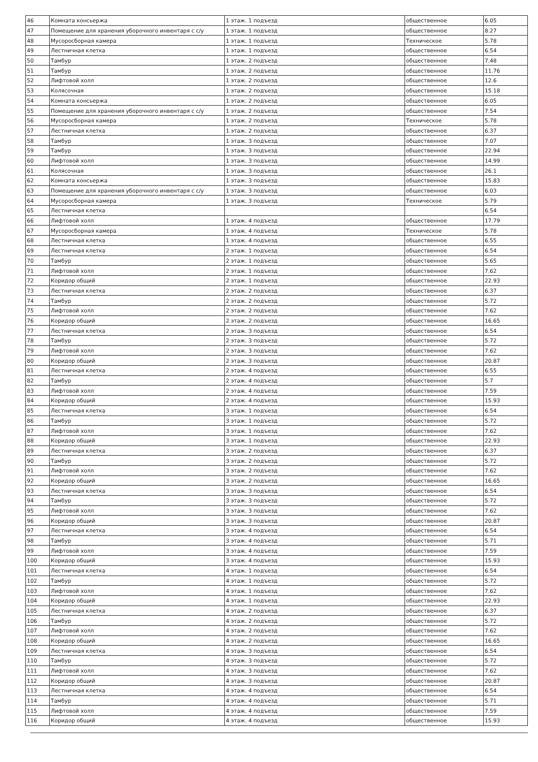| 46 | Комната консьержа | 1 этаж. 1 подъезд | общественное | 6.05 |
| 47 | Помещение для хранения уборочного инвентаря с с/у | 1 этаж. 1 подъезд | общественное | 8.27 |
| 48 | Мусоросборная камера | 1 этаж. 1 подъезд | Техническое | 5.78 |
| 49 | Лестничная клетка | 1 этаж. 1 подъезд | общественное | 6.54 |
| 50 | Тамбур | 1 этаж. 2 подъезд | общественное | 7.48 |
| 51 | Тамбур | 1 этаж. 2 подъезд | общественное | 11.76 |
| 52 | Лифтовой холл | 1 этаж. 2 подъезд | общественное | 12.6 |
| 53 | Колясочная | 1 этаж. 2 подъезд | общественное | 15.18 |
| 54 | Комната консьержа | 1 этаж. 2 подъезд | общественное | 6.05 |
| 55 | Помещение для хранения уборочного инвентаря с с/у | 1 этаж. 2 подъезд | общественное | 7.54 |
| 56 | Мусоросборная камера | 1 этаж. 2 подъезд | Техническое | 5.78 |
| 57 | Лестничная клетка | 1 этаж. 2 подъезд | общественное | 6.37 |
| 58 | Тамбур | 1 этаж. 3 подъезд | общественное | 7.07 |
| 59 | Тамбур | 1 этаж. 3 подъезд | общественное | 22.94 |
| 60 | Лифтовой холл | 1 этаж. 3 подъезд | общественное | 14.99 |
| 61 | Колясочная | 1 этаж. 3 подъезд | общественное | 26.1 |
| 62 | Комната консьержа | 1 этаж. 3 подъезд | общественное | 15.83 |
| 63 | Помещение для хранения уборочного инвентаря с с/у | 1 этаж. 3 подъезд | общественное | 6.03 |
| 64 | Мусоросборная камера | 1 этаж. 3 подъезд | Техническое | 5.79 |
| 65 | Лестничная клетка | | | 6.54 |
| 66 | Лифтовой холл | 1 этаж. 4 подъезд | общественное | 17.79 |
| 67 | Мусоросборная камера | 1 этаж. 4 подъезд | Техническое | 5.78 |
| 68 | Лестничная клетка | 1 этаж. 4 подъезд | общественное | 6.55 |
| 69 | Лестничная клетка | 2 этаж. 1 подъезд | общественное | 6.54 |
| 70 | Тамбур | 2 этаж. 1 подъезд | общественное | 5.65 |
| 71 | Лифтовой холл | 2 этаж. 1 подъезд | общественное | 7.62 |
| 72 | Коридор общий | 2 этаж. 1 подъезд | общественное | 22.93 |
| 73 | Лестничная клетка | 2 этаж. 2 подъезд | общественное | 6.37 |
| 74 | Тамбур | 2 этаж. 2 подъезд | общественное | 5.72 |
| 75 | Лифтовой холл | 2 этаж. 2 подъезд | общественное | 7.62 |
| 76 | Коридор общий | 2 этаж. 2 подъезд | общественное | 16.65 |
| 77 | Лестничная клетка | 2 этаж. 3 подъезд | общественное | 6.54 |
| 78 | Тамбур | 2 этаж. 3 подъезд | общественное | 5.72 |
| 79 | Лифтовой холл | 2 этаж. 3 подъезд | общественное | 7.62 |
| 80 | Коридор общий | 2 этаж. 3 подъезд | общественное | 20.87 |
| 81 | Лестничная клетка | 2 этаж. 4 подъезд | общественное | 6.55 |
| 82 | Тамбур | 2 этаж. 4 подъезд | общественное | 5.7 |
| 83 | Лифтовой холл | 2 этаж. 4 подъезд | общественное | 7.59 |
| 84 | Коридор общий | 2 этаж. 4 подъезд | общественное | 15.93 |
| 85 | Лестничная клетка | 3 этаж. 1 подъезд | общественное | 6.54 |
| 86 | Тамбур | 3 этаж. 1 подъезд | общественное | 5.72 |
| 87 | Лифтовой холл | 3 этаж. 1 подъезд | общественное | 7.62 |
| 88 | Коридор общий | 3 этаж. 1 подъезд | общественное | 22.93 |
| 89 | Лестничная клетка | 3 этаж. 2 подъезд | общественное | 6.37 |
| 90 | Тамбур | 3 этаж. 2 подъезд | общественное | 5.72 |
| 91 | Лифтовой холл | 3 этаж. 2 подъезд | общественное | 7.62 |
| 92 | Коридор общий | 3 этаж. 2 подъезд | общественное | 16.65 |
| 93 | Лестничная клетка | 3 этаж. 3 подъезд | общественное | 6.54 |
| 94 | Тамбур | 3 этаж. 3 подъезд | общественное | 5.72 |
| 95 | Лифтовой холл | 3 этаж. 3 подъезд | общественное | 7.62 |
| 96 | Коридор общий | 3 этаж. 3 подъезд | общественное | 20.87 |
| 97 | Лестничная клетка | 3 этаж. 4 подъезд | общественное | 6.54 |
| 98 | Тамбур | 3 этаж. 4 подъезд | общественное | 5.71 |
| 99 | Лифтовой холл | 3 этаж. 4 подъезд | общественное | 7.59 |
| 100 | Коридор общий | 3 этаж. 4 подъезд | общественное | 15.93 |
| 101 | Лестничная клетка | 4 этаж. 1 подъезд | общественное | 6.54 |
| 102 | Тамбур | 4 этаж. 1 подъезд | общественное | 5.72 |
| 103 | Лифтовой холл | 4 этаж. 1 подъезд | общественное | 7.62 |
| 104 | Коридор общий | 4 этаж. 1 подъезд | общественное | 22.93 |
| 105 | Лестничная клетка | 4 этаж. 2 подъезд | общественное | 6.37 |
| 106 | Тамбур | 4 этаж. 2 подъезд | общественное | 5.72 |
| 107 | Лифтовой холл | 4 этаж. 2 подъезд | общественное | 7.62 |
| 108 | Коридор общий | 4 этаж. 2 подъезд | общественное | 16.65 |
| 109 | Лестничная клетка | 4 этаж. 3 подъезд | общественное | 6.54 |
| 110 | Тамбур | 4 этаж. 3 подъезд | общественное | 5.72 |
| 111 | Лифтовой холл | 4 этаж. 3 подъезд | общественное | 7.62 |
| 112 | Коридор общий | 4 этаж. 3 подъезд | общественное | 20.87 |
| 113 | Лестничная клетка | 4 этаж. 4 подъезд | общественное | 6.54 |
| 114 | Тамбур | 4 этаж. 4 подъезд | общественное | 5.71 |
| 115 | Лифтовой холл | 4 этаж. 4 подъезд | общественное | 7.59 |
| 116 | Коридор общий | 4 этаж. 4 подъезд | общественное | 15.93 |